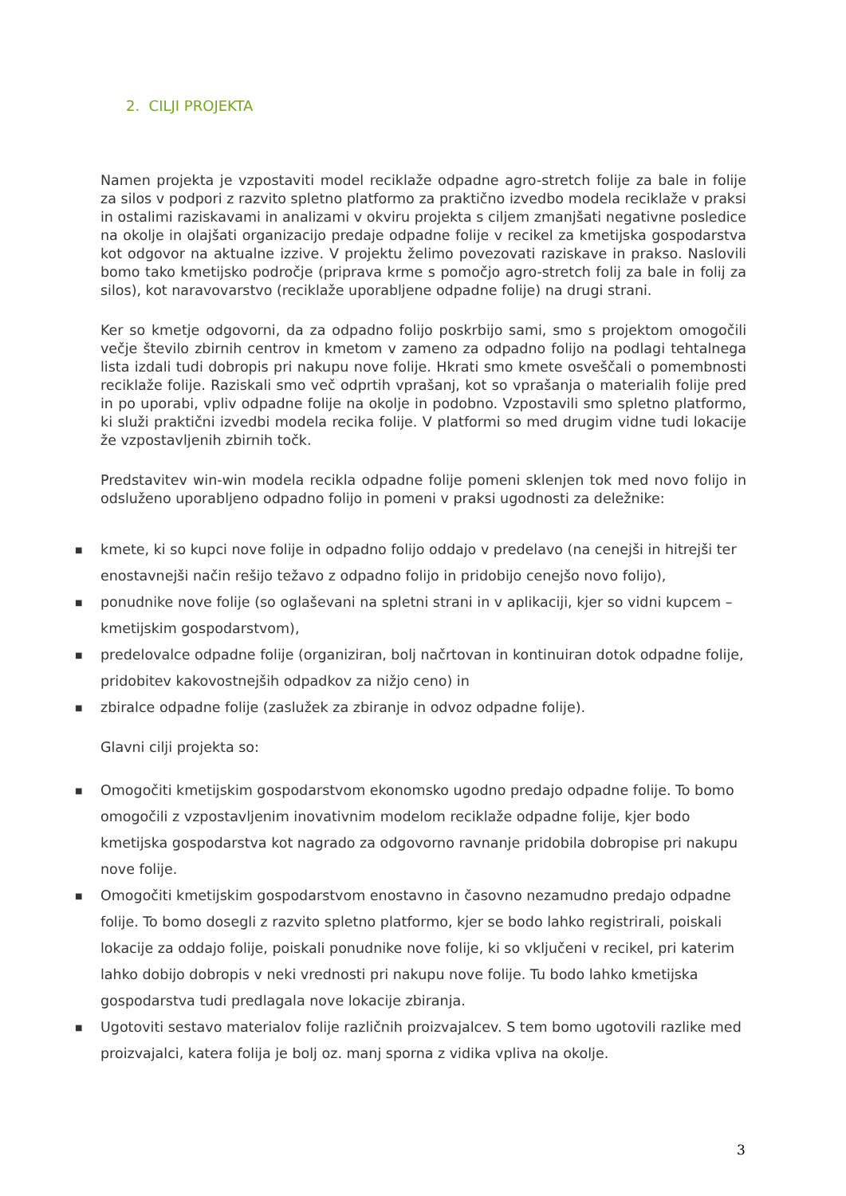2. CILJI PROJEKTA
Namen projekta je vzpostaviti model reciklaže odpadne agro-stretch folije za bale in folije za silos v podpori z razvito spletno platformo za praktično izvedbo modela reciklaže v praksi in ostalimi raziskavami in analizami v okviru projekta s ciljem zmanjšati negativne posledice na okolje in olajšati organizacijo predaje odpadne folije v recikel za kmetijska gospodarstva kot odgovor na aktualne izzive. V projektu želimo povezovati raziskave in prakso. Naslovili bomo tako kmetijsko področje (priprava krme s pomočjo agro-stretch folij za bale in folij za silos), kot naravovarstvo (reciklaže uporabljene odpadne folije) na drugi strani.
Ker so kmetje odgovorni, da za odpadno folijo poskrbijo sami, smo s projektom omogočili večje število zbirnih centrov in kmetom v zameno za odpadno folijo na podlagi tehtalnega lista izdali tudi dobropis pri nakupu nove folije. Hkrati smo kmete osveščali o pomembnosti reciklaže folije. Raziskali smo več odprtih vprašanj, kot so vprašanja o materialih folije pred in po uporabi, vpliv odpadne folije na okolje in podobno. Vzpostavili smo spletno platformo, ki služi praktični izvedbi modela recika folije. V platformi so med drugim vidne tudi lokacije že vzpostavljenih zbirnih točk.
Predstavitev win-win modela recikla odpadne folije pomeni sklenjen tok med novo folijo in odsluženo uporabljeno odpadno folijo in pomeni v praksi ugodnosti za deležnike:
■ kmete, ki so kupci nove folije in odpadno folijo oddajo v predelavo (na cenejši in hitrejši ter enostavnejši način rešijo težavo z odpadno folijo in pridobijo cenejšo novo folijo),
■ ponudnike nove folije (so oglaševani na spletni strani in v aplikaciji, kjer so vidni kupcem – kmetijskim gospodarstvom),
■ predelovalce odpadne folije (organiziran, bolj načrtovan in kontinuiran dotok odpadne folije, pridobitev kakovostnejših odpadkov za nižjo ceno) in
■ zbiralce odpadne folije (zaslužek za zbiranje in odvoz odpadne folije).
Glavni cilji projekta so:
■ Omogočiti kmetijskim gospodarstvom ekonomsko ugodno predajo odpadne folije. To bomo omogočili z vzpostavljenim inovativnim modelom reciklaže odpadne folije, kjer bodo kmetijska gospodarstva kot nagrado za odgovorno ravnanje pridobila dobropise pri nakupu nove folije.
■ Omogočiti kmetijskim gospodarstvom enostavno in časovno nezamudno predajo odpadne folije. To bomo dosegli z razvito spletno platformo, kjer se bodo lahko registrirali, poiskali lokacije za oddajo folije, poiskali ponudnike nove folije, ki so vključeni v recikel, pri katerim lahko dobijo dobropis v neki vrednosti pri nakupu nove folije. Tu bodo lahko kmetijska gospodarstva tudi predlagala nove lokacije zbiranja.
■ Ugotoviti sestavo materialov folije različnih proizvajalcev. S tem bomo ugotovili razlike med proizvajalci, katera folija je bolj oz. manj sporna z vidika vpliva na okolje.
3